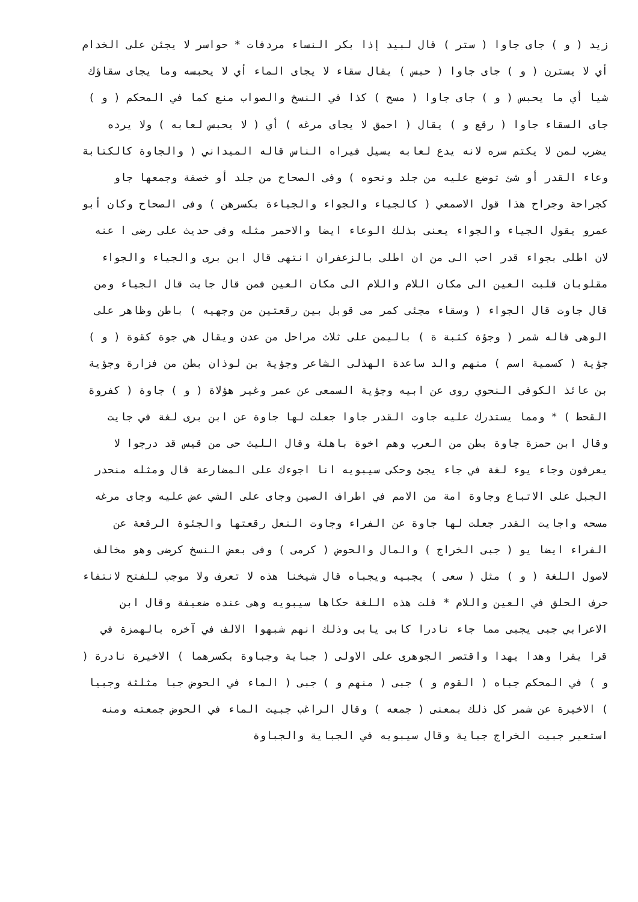زيد ( و ) جاى جاوا ( ستر ) قال لبيد إذا بكر النساء مردفات * حواسر لا يجئن على الخدام
أي لا يسترن ( و ) جاى جاوا ( حبس ) يقال سقاء لا يجاى الماء أي لا يحبسه وما يجاى سقاؤك
شيا أي ما يحبس ( و ) جاى جاوا ( مسح ) كذا في النسخ والصواب منع كما في المحكم ( و )
جاى السقاء جاوا ( رقع و ) يقال ( احمق لا يجاى مرغه ) أي ( لا يحبس لعابه ) ولا يرده
يضرب لمن لا يكتم سره لانه يدع لعابه يسيل فيراه الناس قاله الميداني ( والجاوة كالكتابة
وعاء القدر أو شئ توضع عليه من جلد ونحوه ) وفى الصحاح من جلد أو خصفة وجمعها جاو
كجراحة وجراح هذا قول الاصمعي ( كالجياء والجواء والجياءة بكسرهن ) وفى الصحاح وكان أبو
عمرو يقول الجياء والجواء يعنى بذلك الوعاء ايضا والاحمر مثله وفى حديث على رضى ا عنه
لان اطلى بجواء قدر احب الى من ان اطلى بالزعفران انتهى قال ابن برى والجياء والجواء
مقلوبان قلبت العين الى مكان اللام واللام الى مكان العين فمن قال جايت قال الجياء ومن
قال جاوت قال الجواء ( وسقاء مجئى كمر مى قوبل بين رقعتين من وجهيه ) باطن وظاهر على
الوهى قاله شمر ( وجؤة كثبة ة ) باليمن على ثلاث مراحل من عدن ويقال هي جوة كقوة ( و )
جؤية ( كسمية اسم ) منهم والد ساعدة الهذلى الشاعر وجؤية بن لوذان بطن من فزارة وجؤية
بن عائذ الكوفى النحوي روى عن ابيه وجؤية السمعى عن عمر وغير هؤلاة ( و ) جاوة ( كفروة
القحط ) * ومما يستدرك عليه جاوت القدر جاوا جعلت لها جاوة عن ابن برى لغة في جايت
وقال ابن حمزة جاوة بطن من العرب وهم اخوة باهلة وقال الليث حى من قيس قد درجوا لا
يعرفون وجاء يوء لغة في جاء يجئ وحكى سيبويه انا اجوءك على المضارعة قال ومثله منحدر
الجبل على الاتباع وجاوة امة من الامم في اطراف الصين وجاى على الشي عض عليه وجاى مرغه
مسحه واجايت القدر جعلت لها جاوة عن الفراء وجاوت النعل رقعتها والجئوة الرقعة عن
الفراء ايضا يو ( جبى الخراج ) والمال والحوض ( كرمى ) وفى بعض النسخ كرضى وهو مخالف
لاصول اللغة ( و ) مثل ( سعى ) يجبيه ويجباه قال شيخنا هذه لا تعرف ولا موجب للفتح لانتفاء
حرف الحلق في العين واللام * قلت هذه اللغة حكاها سيبويه وهى عنده ضعيفة وقال ابن
الاعرابي جبى يجبى مما جاء نادرا كابى يابى وذلك انهم شبهوا الالف في آخره بالهمزة في
قرا يقرا وهدا يهدا واقتصر الجوهرى على الاولى ( جباية وجباوة بكسرهما ) الاخيرة نادرة (
و ) في المحكم جباه ( القوم و ) جبى ( منهم و ) جبى ( الماء في الحوض جبا مثلثة وجبيا
) الاخيرة عن شمر كل ذلك بمعنى ( جمعه ) وقال الراغب جبيت الماء في الحوض جمعته ومنه
استعير جبيت الخراج جباية وقال سيبويه في الجباية والجباوة